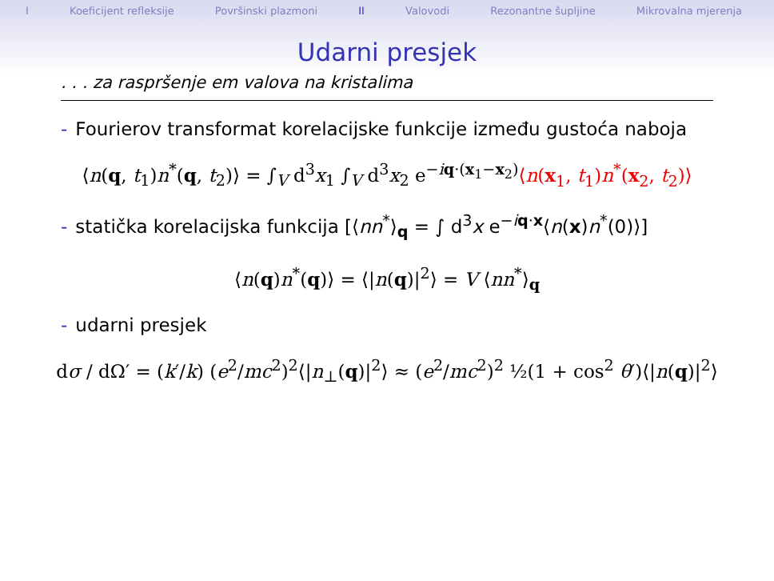I Koeficijent refleksije Površinski plazmoni II Valovodi Rezonantne šupljine Mikrovalna mjerenja
Udarni presjek
. . . za raspršenje em valova na kristalima
- Fourierov transformat korelacijske funkcije između gustoća naboja
⟨n(q, t<sub>1</sub>)n<sup>*</sup>(q, t<sub>2</sub>)⟩ = ∫<sub>V</sub> d<sup>3</sup>x<sub>1</sub> ∫<sub>V</sub> d<sup>3</sup>x<sub>2</sub> e<sup>−iq·(x<sub>1</sub>−x<sub>2</sub>)</sup>⟨n(x<sub>1</sub>, t<sub>1</sub>)n<sup>*</sup>(x<sub>2</sub>, t<sub>2</sub>)⟩
- statička korelacijska funkcija [⟨nn<sup>*</sup>⟩<sub>q</sub> = ∫ d<sup>3</sup>x e<sup>−iq·x</sup>⟨n(x)n<sup>*</sup>(0)⟩]
⟨n(q)n<sup>*</sup>(q)⟩ = ⟨|n(q)|<sup>2</sup>⟩ = V ⟨nn<sup>*</sup>⟩<sub>q</sub>
- udarni presjek
dσ / dΩ′ = (k′/k) (e<sup>2</sup>/mc<sup>2</sup>)<sup>2</sup>⟨|n<sub>⊥</sub>(q)|<sup>2</sup>⟩ ≈ (e<sup>2</sup>/mc<sup>2</sup>)<sup>2</sup> ½(1 + cos<sup>2</sup> θ′)⟨|n(q)|<sup>2</sup>⟩